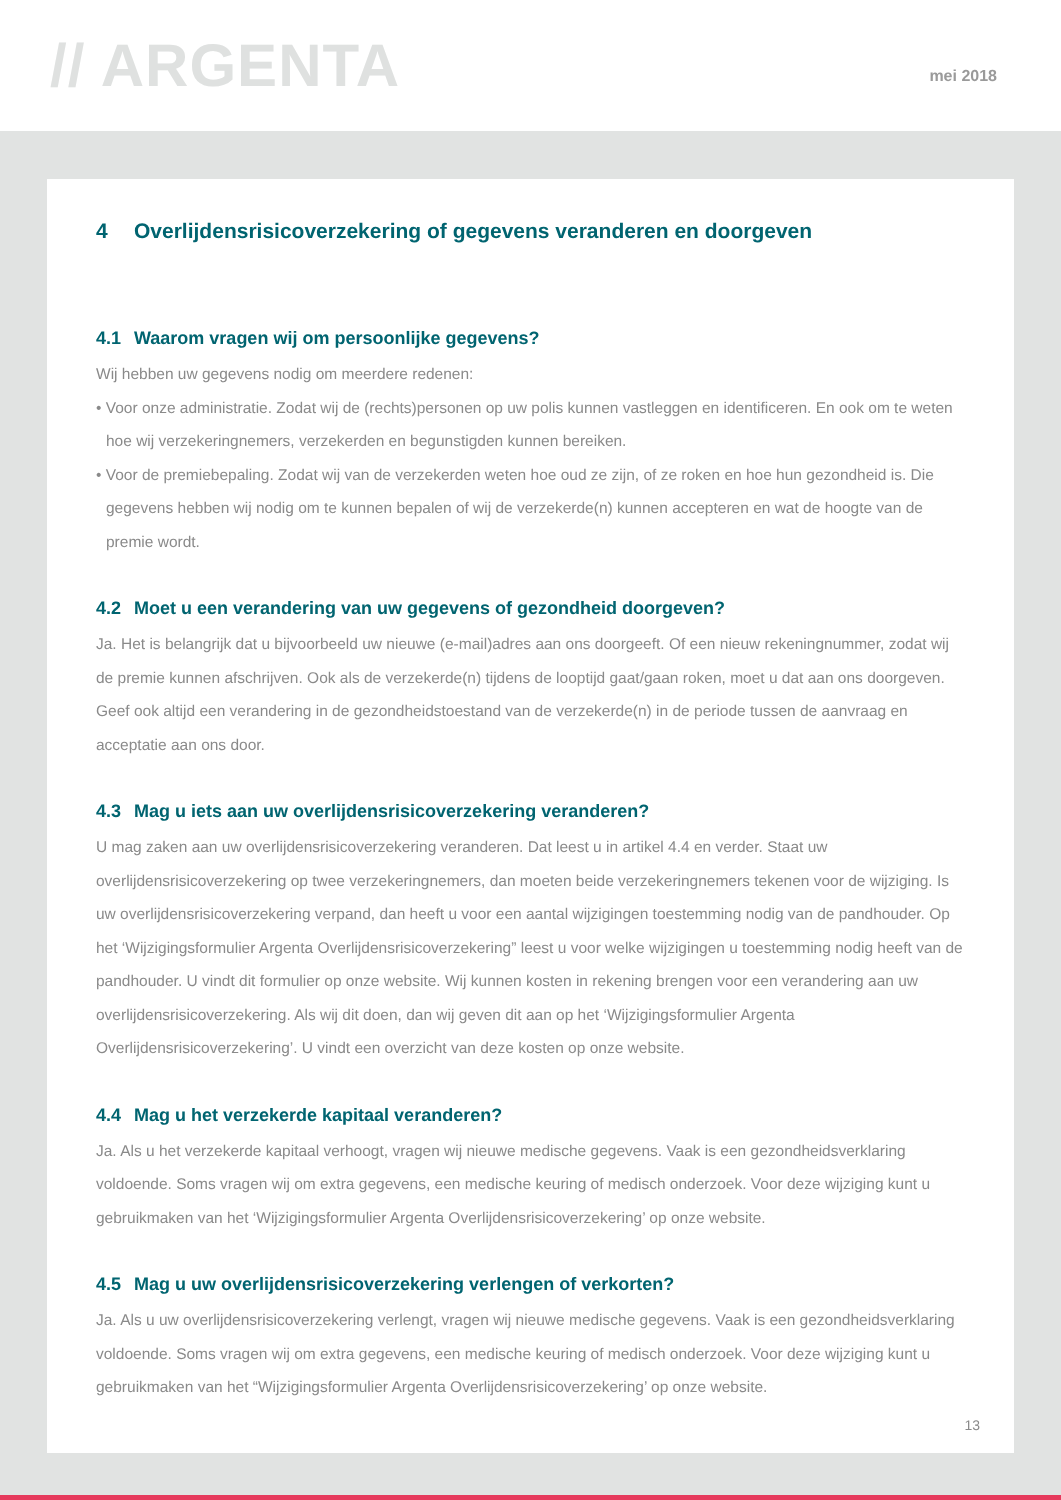// ARGENTA
mei 2018
4 Overlijdensrisicoverzekering of gegevens veranderen en doorgeven
4.1 Waarom vragen wij om persoonlijke gegevens?
Wij hebben uw gegevens nodig om meerdere redenen:
• Voor onze administratie. Zodat wij de (rechts)personen op uw polis kunnen vastleggen en identificeren. En ook om te weten hoe wij verzekeringnemers, verzekerden en begunstigden kunnen bereiken.
• Voor de premiebepaling. Zodat wij van de verzekerden weten hoe oud ze zijn, of ze roken en hoe hun gezondheid is. Die gegevens hebben wij nodig om te kunnen bepalen of wij de verzekerde(n) kunnen accepteren en wat de hoogte van de premie wordt.
4.2 Moet u een verandering van uw gegevens of gezondheid doorgeven?
Ja. Het is belangrijk dat u bijvoorbeeld uw nieuwe (e-mail)adres aan ons doorgeeft. Of een nieuw rekeningnummer, zodat wij de premie kunnen afschrijven. Ook als de verzekerde(n) tijdens de looptijd gaat/gaan roken, moet u dat aan ons doorgeven. Geef ook altijd een verandering in de gezondheidstoestand van de verzekerde(n) in de periode tussen de aanvraag en acceptatie aan ons door.
4.3 Mag u iets aan uw overlijdensrisicoverzekering veranderen?
U mag zaken aan uw overlijdensrisicoverzekering veranderen. Dat leest u in artikel 4.4 en verder. Staat uw overlijdensrisicoverzekering op twee verzekeringnemers, dan moeten beide verzekeringnemers tekenen voor de wijziging. Is uw overlijdensrisicoverzekering verpand, dan heeft u voor een aantal wijzigingen toestemming nodig van de pandhouder. Op het ‘Wijzigingsformulier Argenta Overlijdensrisicoverzekering” leest u voor welke wijzigingen u toestemming nodig heeft van de pandhouder. U vindt dit formulier op onze website. Wij kunnen kosten in rekening brengen voor een verandering aan uw overlijdensrisicoverzekering. Als wij dit doen, dan wij geven dit aan op het ‘Wijzigingsformulier Argenta Overlijdensrisicoverzekering’. U vindt een overzicht van deze kosten op onze website.
4.4 Mag u het verzekerde kapitaal veranderen?
Ja. Als u het verzekerde kapitaal verhoogt, vragen wij nieuwe medische gegevens. Vaak is een gezondheidsverklaring voldoende. Soms vragen wij om extra gegevens, een medische keuring of medisch onderzoek. Voor deze wijziging kunt u gebruikmaken van het ‘Wijzigingsformulier Argenta Overlijdensrisicoverzekering’ op onze website.
4.5 Mag u uw overlijdensrisicoverzekering verlengen of verkorten?
Ja. Als u uw overlijdensrisicoverzekering verlengt, vragen wij nieuwe medische gegevens. Vaak is een gezondheidsverklaring voldoende. Soms vragen wij om extra gegevens, een medische keuring of medisch onderzoek. Voor deze wijziging kunt u gebruikmaken van het “Wijzigingsformulier Argenta Overlijdensrisicoverzekering’ op onze website.
13